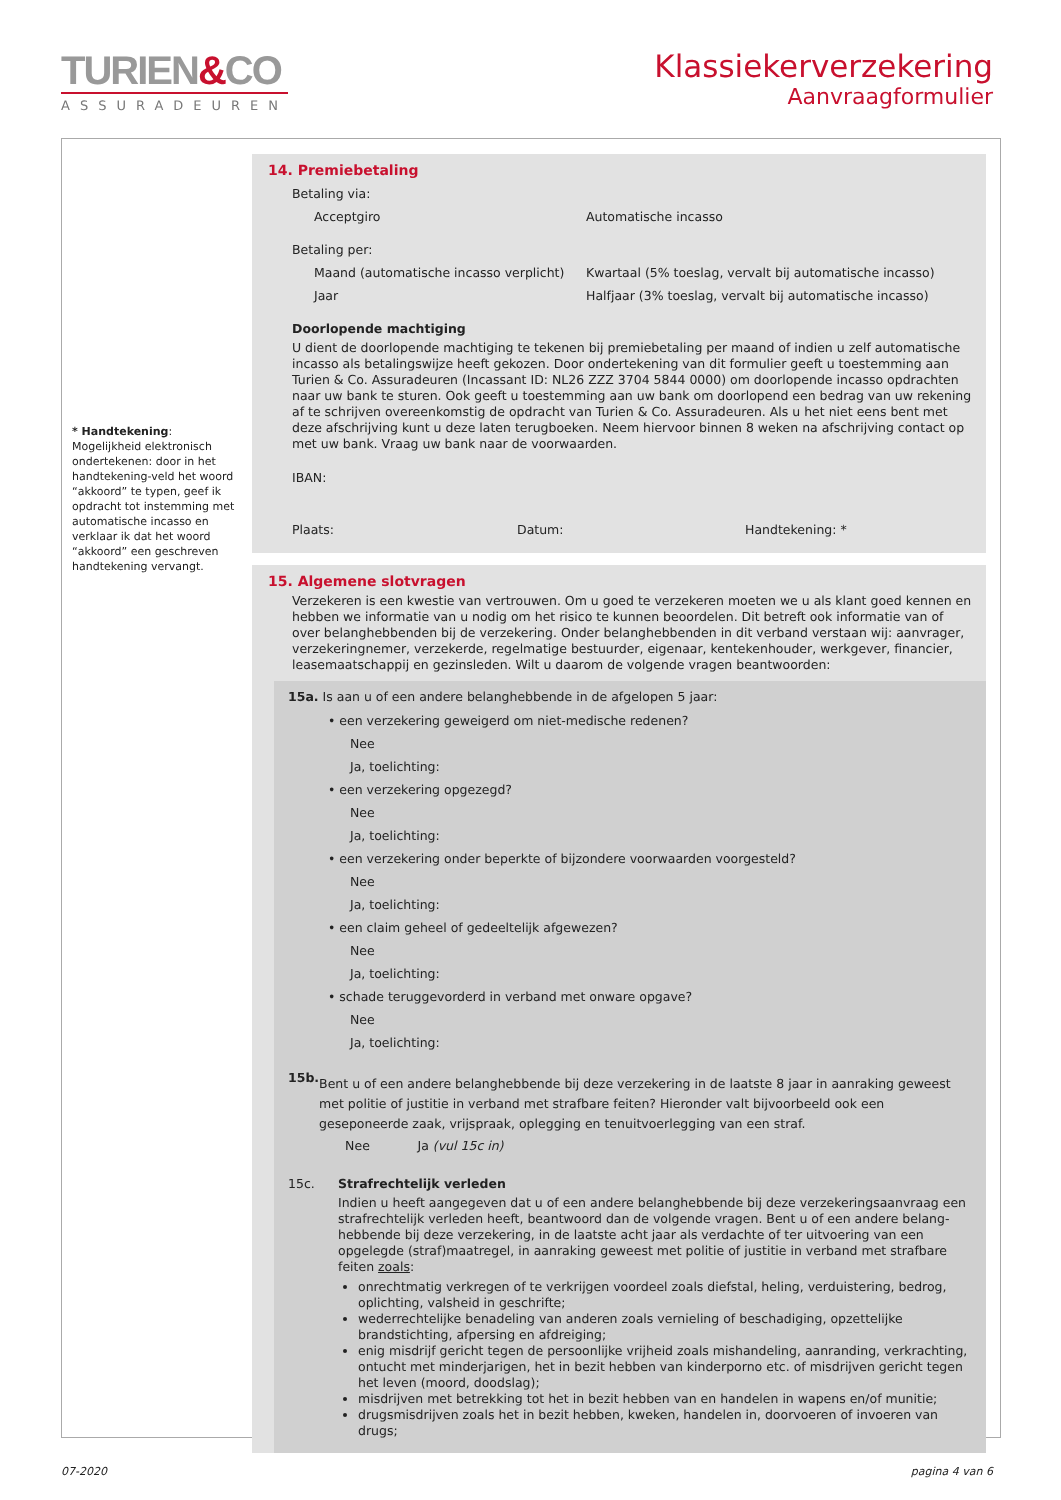TURIEN&CO
ASSURADEUREN
Klassiekerverzekering
Aanvraagformulier
* Handtekening:
Mogelijkheid elektronisch ondertekenen: door in het handtekening-veld het woord “akkoord” te typen, geef ik opdracht tot instemming met automatische incasso en verklaar ik dat het woord “akkoord” een geschreven handtekening vervangt.
14. Premiebetaling
Betaling via:
Acceptgiro Automatische incasso
Betaling per:
Maand (automatische incasso verplicht)
Kwartaal (5% toeslag, vervalt bij automatische incasso)
Jaar Halfjaar (3% toeslag, vervalt bij automatische incasso)
Doorlopende machtiging
U dient de doorlopende machtiging te tekenen bij premiebetaling per maand of indien u zelf automatische incasso als betalingswijze heeft gekozen. Door ondertekening van dit formulier geeft u toestemming aan Turien & Co. Assuradeuren (Incassant ID: NL26 ZZZ 3704 5844 0000) om doorlopende incasso opdrachten naar uw bank te sturen. Ook geeft u toestemming aan uw bank om doorlopend een bedrag van uw rekening af te schrijven overeenkomstig de opdracht van Turien & Co. Assuradeuren. Als u het niet eens bent met deze afschrijving kunt u deze laten terugboeken. Neem hiervoor binnen 8 weken na afschrijving contact op met uw bank. Vraag uw bank naar de voorwaarden.
IBAN:
Plaats: Datum: Handtekening: *
15. Algemene slotvragen
Verzekeren is een kwestie van vertrouwen. Om u goed te verzekeren moeten we u als klant goed kennen en hebben we informatie van u nodig om het risico te kunnen beoordelen. Dit betreft ook informatie van of over belanghebbenden bij de verzekering. Onder belanghebbenden in dit verband verstaan wij: aanvrager, verzekeringnemer, verzekerde, regelmatige bestuurder, eigenaar, kentekenhouder, werkgever, financier, leasemaatschappij en gezinsleden. Wilt u daarom de volgende vragen beantwoorden:
15a. Is aan u of een andere belanghebbende in de afgelopen 5 jaar:
• een verzekering geweigerd om niet-medische redenen?
Nee
Ja, toelichting:
• een verzekering opgezegd?
Nee
Ja, toelichting:
• een verzekering onder beperkte of bijzondere voorwaarden voorgesteld?
Nee
Ja, toelichting:
• een claim geheel of gedeeltelijk afgewezen?
Nee
Ja, toelichting:
• schade teruggevorderd in verband met onware opgave?
Nee
Ja, toelichting:
15b.
Bent u of een andere belanghebbende bij deze verzekering in de laatste 8 jaar in aanraking geweest met politie of justitie in verband met strafbare feiten? Hieronder valt bijvoorbeeld ook een geseponeerde zaak, vrijspraak, oplegging en tenuitvoerlegging van een straf.
Nee Ja (vul 15c in)
15c. Strafrechtelijk verleden
Indien u heeft aangegeven dat u of een andere belanghebbende bij deze verzekeringsaanvraag een strafrechtelijk verleden heeft, beantwoord dan de volgende vragen. Bent u of een andere belang-hebbende bij deze verzekering, in de laatste acht jaar als verdachte of ter uitvoering van een opgelegde (straf)maatregel, in aanraking geweest met politie of justitie in verband met strafbare feiten zoals:
onrechtmatig verkregen of te verkrijgen voordeel zoals diefstal, heling, verduistering, bedrog, oplichting, valsheid in geschrifte;
wederrechtelijke benadeling van anderen zoals vernieling of beschadiging, opzettelijke brandstichting, afpersing en afdreiging;
enig misdrijf gericht tegen de persoonlijke vrijheid zoals mishandeling, aanranding, verkrachting, ontucht met minderjarigen, het in bezit hebben van kinderporno etc. of misdrijven gericht tegen het leven (moord, doodslag);
misdrijven met betrekking tot het in bezit hebben van en handelen in wapens en/of munitie;
drugsmisdrijven zoals het in bezit hebben, kweken, handelen in, doorvoeren of invoeren van drugs;
07-2020 pagina 4 van 6